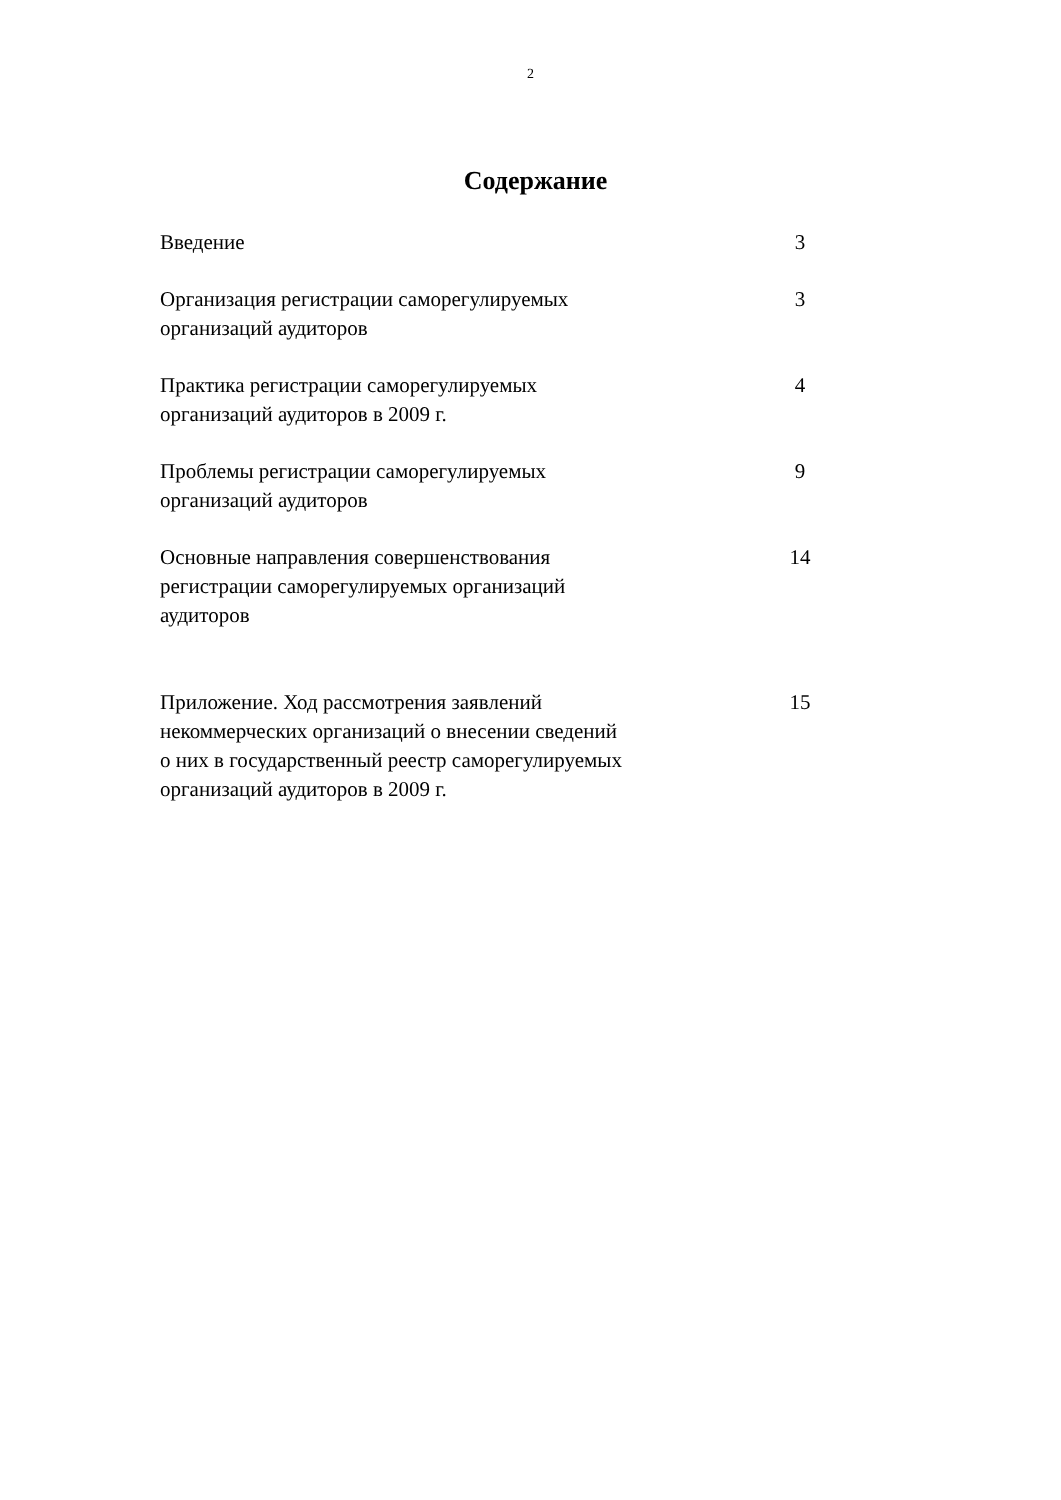2
Содержание
| Введение | 3 |
| Организация регистрации саморегулируемых организаций аудиторов | 3 |
| Практика регистрации саморегулируемых организаций аудиторов в 2009 г. | 4 |
| Проблемы регистрации саморегулируемых организаций аудиторов | 9 |
| Основные направления совершенствования регистрации саморегулируемых организаций аудиторов | 14 |
| Приложение. Ход рассмотрения заявлений некоммерческих организаций о внесении сведений о них в государственный реестр саморегулируемых организаций аудиторов в 2009 г. | 15 |